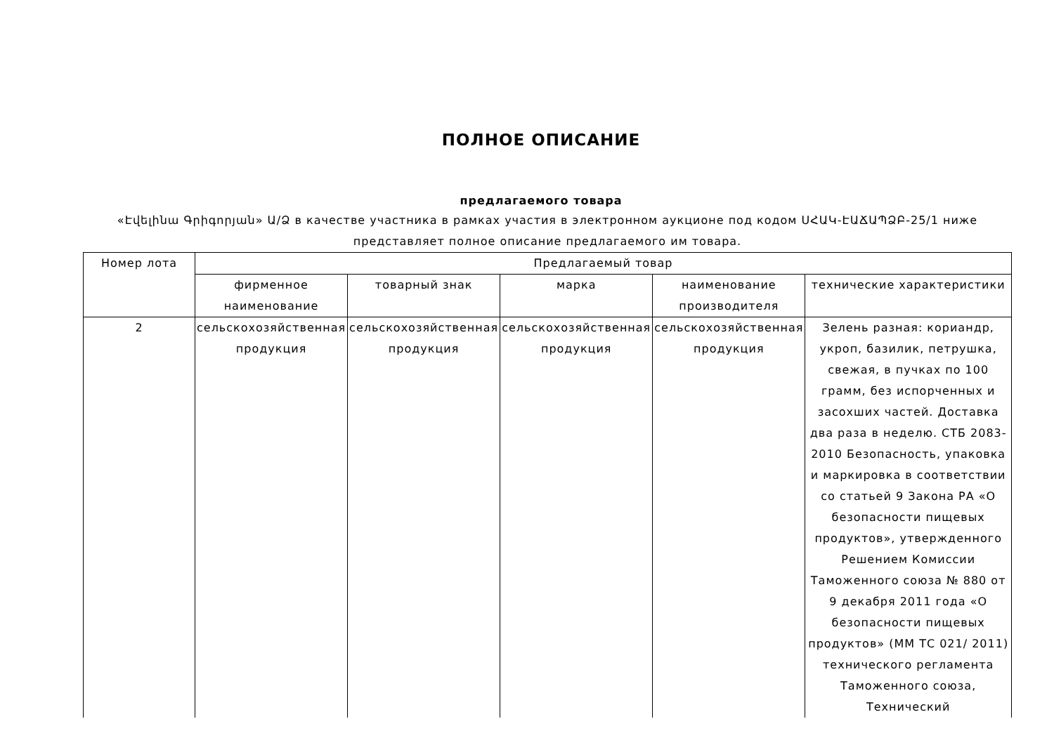ПОЛНОЕ ОПИСАНИЕ
предлагаемого товара
«Էվելինա Գրիգորյան» Ա/Ձ в качестве участника в рамках участия в электронном аукционе под кодом ՍՀԱԿ-ԷԱՃԱՊՁԲ-25/1 ниже представляет полное описание предлагаемого им товара.
| Номер лота | Предлагаемый товар | | | | |
| --- | --- | --- | --- | --- | --- |
| | фирменное наименование | товарный знак | марка | наименование производителя | технические характеристики |
| 2 | сельскохозяйственная продукция | сельскохозяйственная продукция | сельскохозяйственная продукция | сельскохозяйственная продукция | Зелень разная: кориандр, укроп, базилик, петрушка, свежая, в пучках по 100 грамм, без испорченных и засохших частей. Доставка два раза в неделю. СТБ 2083-2010 Безопасность, упаковка и маркировка в соответствии со статьей 9 Закона РА «О безопасности пищевых продуктов», утвержденного Решением Комиссии Таможенного союза № 880 от 9 декабря 2011 года «О безопасности пищевых продуктов» (ММ ТС 021/ 2011) технического регламента Таможенного союза, Технический |